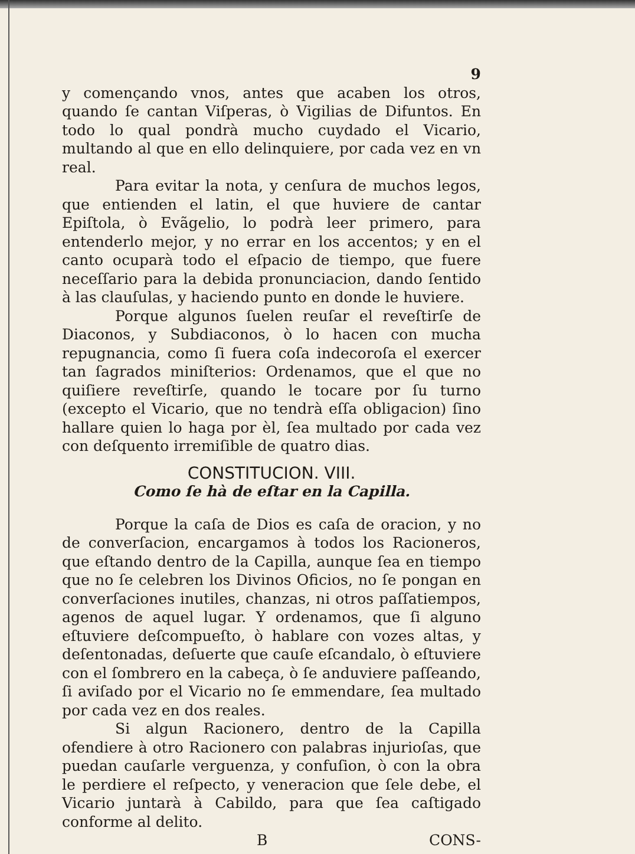9
y començando vnos, antes que acaben los otros, quando ſe cantan Viſperas, ò Vigilias de Difuntos. En todo lo qual pondrà mucho cuydado el Vicario, multando al que en ello delinquiere, por cada vez en vn real.
Para evitar la nota, y cenſura de muchos legos, que entienden el latin, el que huviere de cantar Epiſtola, ò Evãgelio, lo podrà leer primero, para entenderlo mejor, y no errar en los accentos; y en el canto ocuparà todo el eſpacio de tiempo, que fuere neceſſario para la debida pronunciacion, dando ſentido à las clauſulas, y haciendo punto en donde le huviere.
Porque algunos ſuelen reuſar el reveſtirſe de Diaconos, y Subdiaconos, ò lo hacen con mucha repugnancia, como ſi fuera coſa indecoroſa el exercer tan ſagrados miniſterios: Ordenamos, que el que no quiſiere reveſtirſe, quando le tocare por ſu turno (excepto el Vicario, que no tendrà eſſa obligacion) ſino hallare quien lo haga por èl, ſea multado por cada vez con deſquento irremiſible de quatro dias.
CONSTITUCION. VIII.
Como ſe hà de eſtar en la Capilla.
Porque la caſa de Dios es caſa de oracion, y no de converſacion, encargamos à todos los Racioneros, que eſtando dentro de la Capilla, aunque ſea en tiempo que no ſe celebren los Divinos Oficios, no ſe pongan en converſaciones inutiles, chanzas, ni otros paſſatiempos, agenos de aquel lugar. Y ordenamos, que ſi alguno eſtuviere deſcompueſto, ò hablare con vozes altas, y deſentonadas, deſuerte que cauſe eſcandalo, ò eſtuviere con el ſombrero en la cabeça, ò ſe anduviere paſſeando, ſi aviſado por el Vicario no ſe emmendare, ſea multado por cada vez en dos reales.
Si algun Racionero, dentro de la Capilla ofendiere à otro Racionero con palabras injurioſas, que puedan cauſarle verguenza, y confuſion, ò con la obra le perdiere el reſpecto, y veneracion que ſele debe, el Vicario juntarà à Cabildo, para que ſea caſtigado conforme al delito.
B CONS-